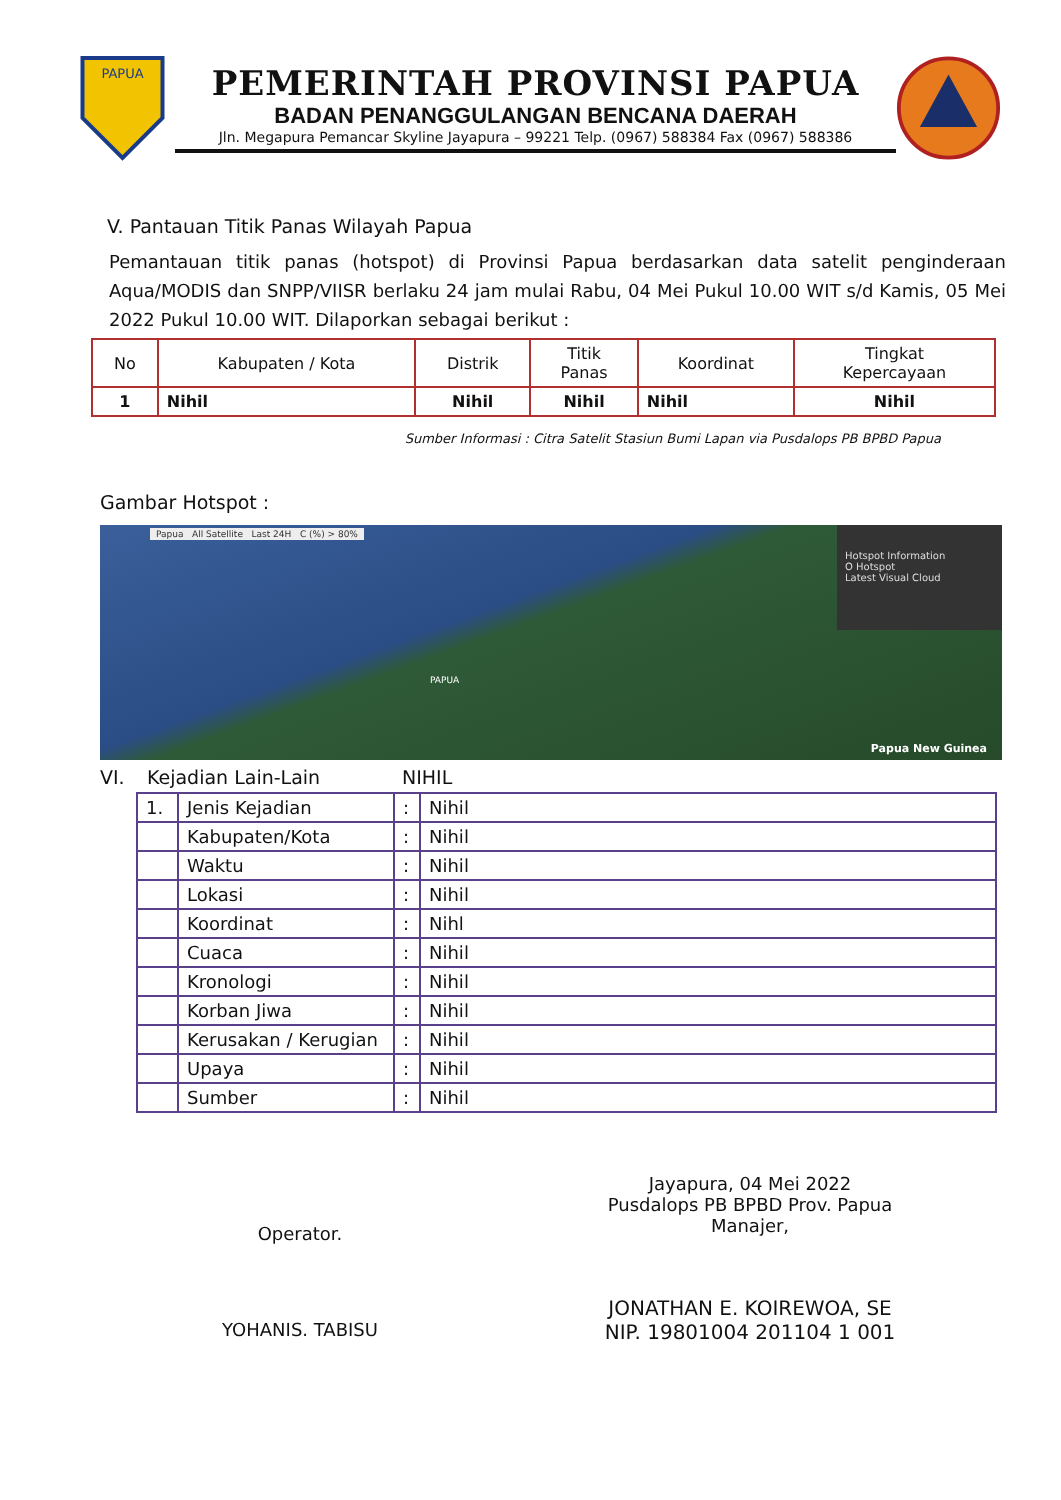PAPUA
PEMERINTAH PROVINSI PAPUA
BADAN PENANGGULANGAN BENCANA DAERAH
Jln. Megapura Pemancar Skyline Jayapura – 99221 Telp. (0967) 588384 Fax (0967) 588386
V. Pantauan Titik Panas Wilayah Papua
Pemantauan titik panas (hotspot) di Provinsi Papua berdasarkan data satelit penginderaan Aqua/MODIS dan SNPP/VIISR berlaku 24 jam mulai Rabu, 04 Mei Pukul 10.00 WIT s/d Kamis, 05 Mei 2022 Pukul 10.00 WIT. Dilaporkan sebagai berikut :
| No | Kabupaten / Kota | Distrik | Titik Panas | Koordinat | Tingkat Kepercayaan |
| --- | --- | --- | --- | --- | --- |
| 1 | Nihil | Nihil | Nihil | Nihil | Nihil |
Sumber Informasi : Citra Satelit Stasiun Bumi Lapan via Pusdalops PB BPBD Papua
Gambar Hotspot :
Hotspot Information
O Hotspot
Latest Visual Cloud
Papua All Satellite Last 24H C (%) > 80%
PAPUA
Papua New Guinea
VI. Kejadian Lain-Lain NIHIL
| 1. | Jenis Kejadian | : | Nihil |
| | Kabupaten/Kota | : | Nihil |
| | Waktu | : | Nihil |
| | Lokasi | : | Nihil |
| | Koordinat | : | Nihl |
| | Cuaca | : | Nihil |
| | Kronologi | : | Nihil |
| | Korban Jiwa | : | Nihil |
| | Kerusakan / Kerugian | : | Nihil |
| | Upaya | : | Nihil |
| | Sumber | : | Nihil |
Operator.
YOHANIS. TABISU
Jayapura, 04 Mei 2022
Pusdalops PB BPBD Prov. Papua
Manajer,
JONATHAN E. KOIREWOA, SE
NIP. 19801004 201104 1 001